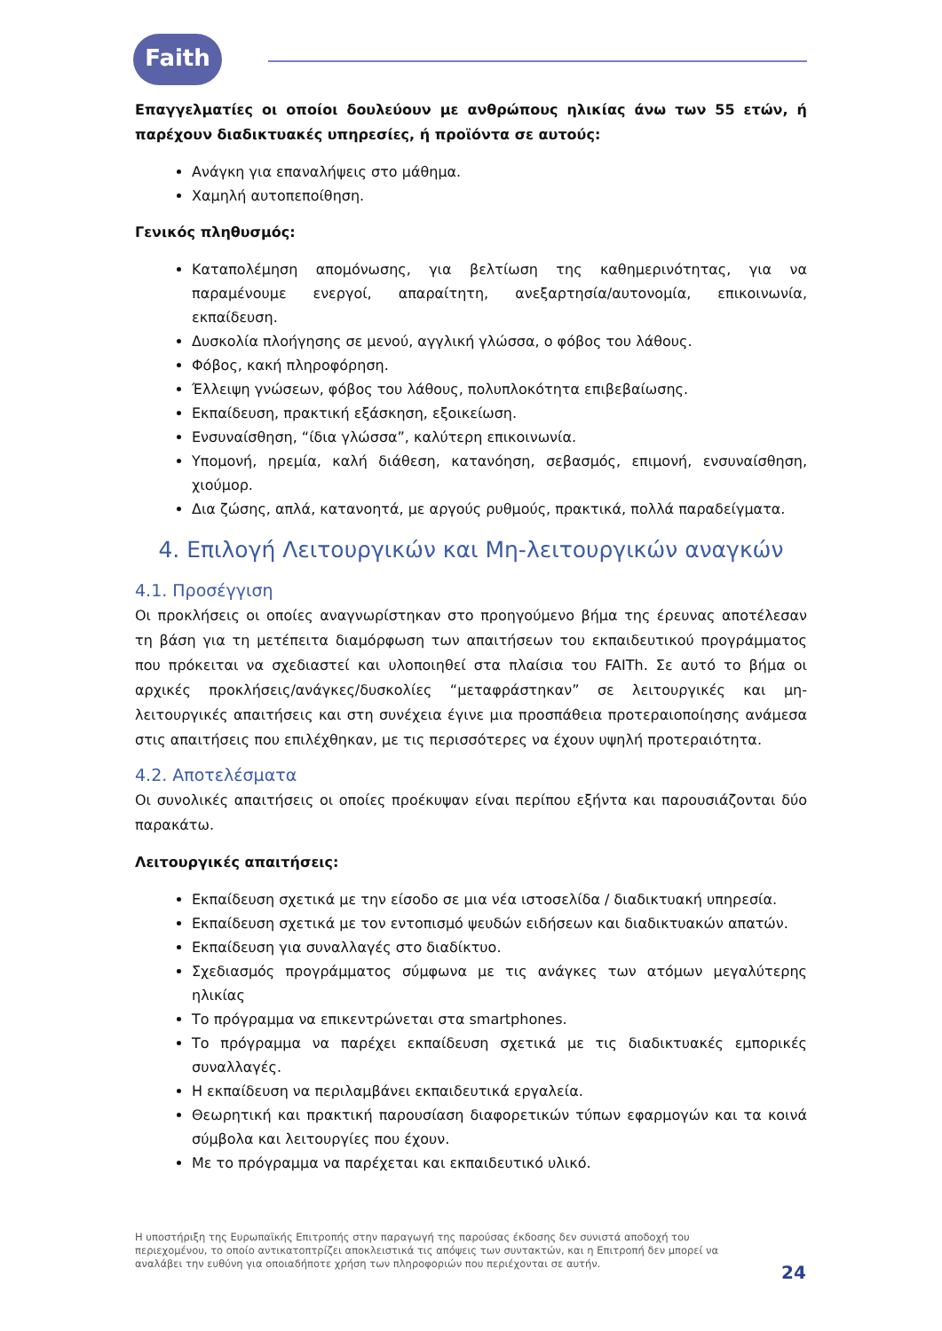Faith
Επαγγελματίες οι οποίοι δουλεύουν με ανθρώπους ηλικίας άνω των 55 ετών, ή παρέχουν διαδικτυακές υπηρεσίες, ή προϊόντα σε αυτούς:
Ανάγκη για επαναλήψεις στο μάθημα.
Χαμηλή αυτοπεποίθηση.
Γενικός πληθυσμός:
Καταπολέμηση απομόνωσης, για βελτίωση της καθημερινότητας, για να παραμένουμε ενεργοί, απαραίτητη, ανεξαρτησία/αυτονομία, επικοινωνία, εκπαίδευση.
Δυσκολία πλοήγησης σε μενού, αγγλική γλώσσα, ο φόβος του λάθους.
Φόβος, κακή πληροφόρηση.
Έλλειψη γνώσεων, φόβος του λάθους, πολυπλοκότητα επιβεβαίωσης.
Εκπαίδευση, πρακτική εξάσκηση, εξοικείωση.
Ενσυναίσθηση, “ίδια γλώσσα”, καλύτερη επικοινωνία.
Υπομονή, ηρεμία, καλή διάθεση, κατανόηση, σεβασμός, επιμονή, ενσυναίσθηση, χιούμορ.
Δια ζώσης, απλά, κατανοητά, με αργούς ρυθμούς, πρακτικά, πολλά παραδείγματα.
4. Επιλογή Λειτουργικών και Μη-λειτουργικών αναγκών
4.1. Προσέγγιση
Οι προκλήσεις οι οποίες αναγνωρίστηκαν στο προηγούμενο βήμα της έρευνας αποτέλεσαν τη βάση για τη μετέπειτα διαμόρφωση των απαιτήσεων του εκπαιδευτικού προγράμματος που πρόκειται να σχεδιαστεί και υλοποιηθεί στα πλαίσια του FAITh. Σε αυτό το βήμα οι αρχικές προκλήσεις/ανάγκες/δυσκολίες “μεταφράστηκαν” σε λειτουργικές και μη-λειτουργικές απαιτήσεις και στη συνέχεια έγινε μια προσπάθεια προτεραιοποίησης ανάμεσα στις απαιτήσεις που επιλέχθηκαν, με τις περισσότερες να έχουν υψηλή προτεραιότητα.
4.2. Αποτελέσματα
Οι συνολικές απαιτήσεις οι οποίες προέκυψαν είναι περίπου εξήντα και παρουσιάζονται δύο παρακάτω.
Λειτουργικές απαιτήσεις:
Εκπαίδευση σχετικά με την είσοδο σε μια νέα ιστοσελίδα / διαδικτυακή υπηρεσία.
Εκπαίδευση σχετικά με τον εντοπισμό ψευδών ειδήσεων και διαδικτυακών απατών.
Εκπαίδευση για συναλλαγές στο διαδίκτυο.
Σχεδιασμός προγράμματος σύμφωνα με τις ανάγκες των ατόμων μεγαλύτερης ηλικίας
Το πρόγραμμα να επικεντρώνεται στα smartphones.
Το πρόγραμμα να παρέχει εκπαίδευση σχετικά με τις διαδικτυακές εμπορικές συναλλαγές.
Η εκπαίδευση να περιλαμβάνει εκπαιδευτικά εργαλεία.
Θεωρητική και πρακτική παρουσίαση διαφορετικών τύπων εφαρμογών και τα κοινά σύμβολα και λειτουργίες που έχουν.
Με το πρόγραμμα να παρέχεται και εκπαιδευτικό υλικό.
Η υποστήριξη της Ευρωπαϊκής Επιτροπής στην παραγωγή της παρούσας έκδοσης δεν συνιστά αποδοχή του περιεχομένου, το οποίο αντικατοπτρίζει αποκλειστικά τις απόψεις των συντακτών, και η Επιτροπή δεν μπορεί να αναλάβει την ευθύνη για οποιαδήποτε χρήση των πληροφοριών που περιέχονται σε αυτήν.
24